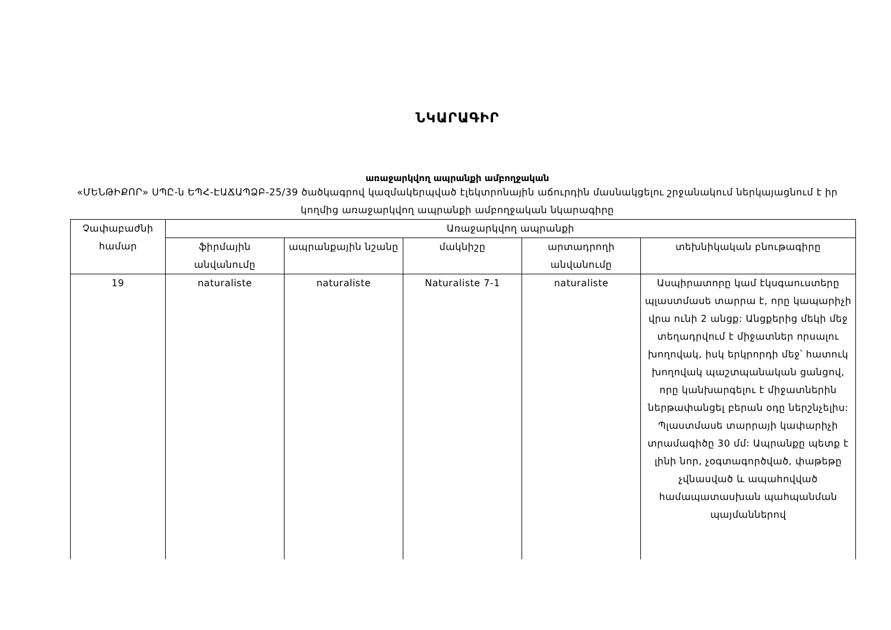ՆԿԱՐԱԳԻՐ
առաջարկվող ապրանքի ամբողջական
«ՄԵՆԹԻՔՈՐ» ՍՊԸ-ն ԵՊՀ-ԷԱՃԱՊՁԲ-25/39 ծածկագրով կազմակերպված էլեկտրոնային աճուրդին մասնակցելու շրջանակում ներկայացնում է իր կողմից առաջարկվող ապրանքի ամբողջական նկարագիրը
| Չափաբաժնի համար | Առաջարկվող ապրանքի | | | | |
| --- | --- | --- | --- | --- | --- |
| | ֆիրմային անվանումը | ապրանքային նշանը | մակնիշը | արտադրողի անվանումը | տեխնիկական բնութագիրը |
| 19 | naturaliste | naturaliste | Naturaliste 7-1 | naturaliste | Ասպիրատորը կամ էկսգաուստերը պլաստմասե տարրա է, որը կապարիչի վրա ունի 2 անցք: Անցքերից մեկի մեջ տեղադրվում է միջատներ որսալու խողովակ, իսկ երկրորդի մեջ՝ հատուկ խողովակ պաշտպանական ցանցով, որը կանխարգելու է միջատներին ներթափանցել բերան օդը ներշնչելիս: Պլաստմասե տարրայի կափարիչի տրամագիծը 30 մմ: Ապրանքը պետք է լինի նոր, չօգտագործված, փաթեթը չվնասված և ապահովված համապատասխան պահպանման պայմաններով |